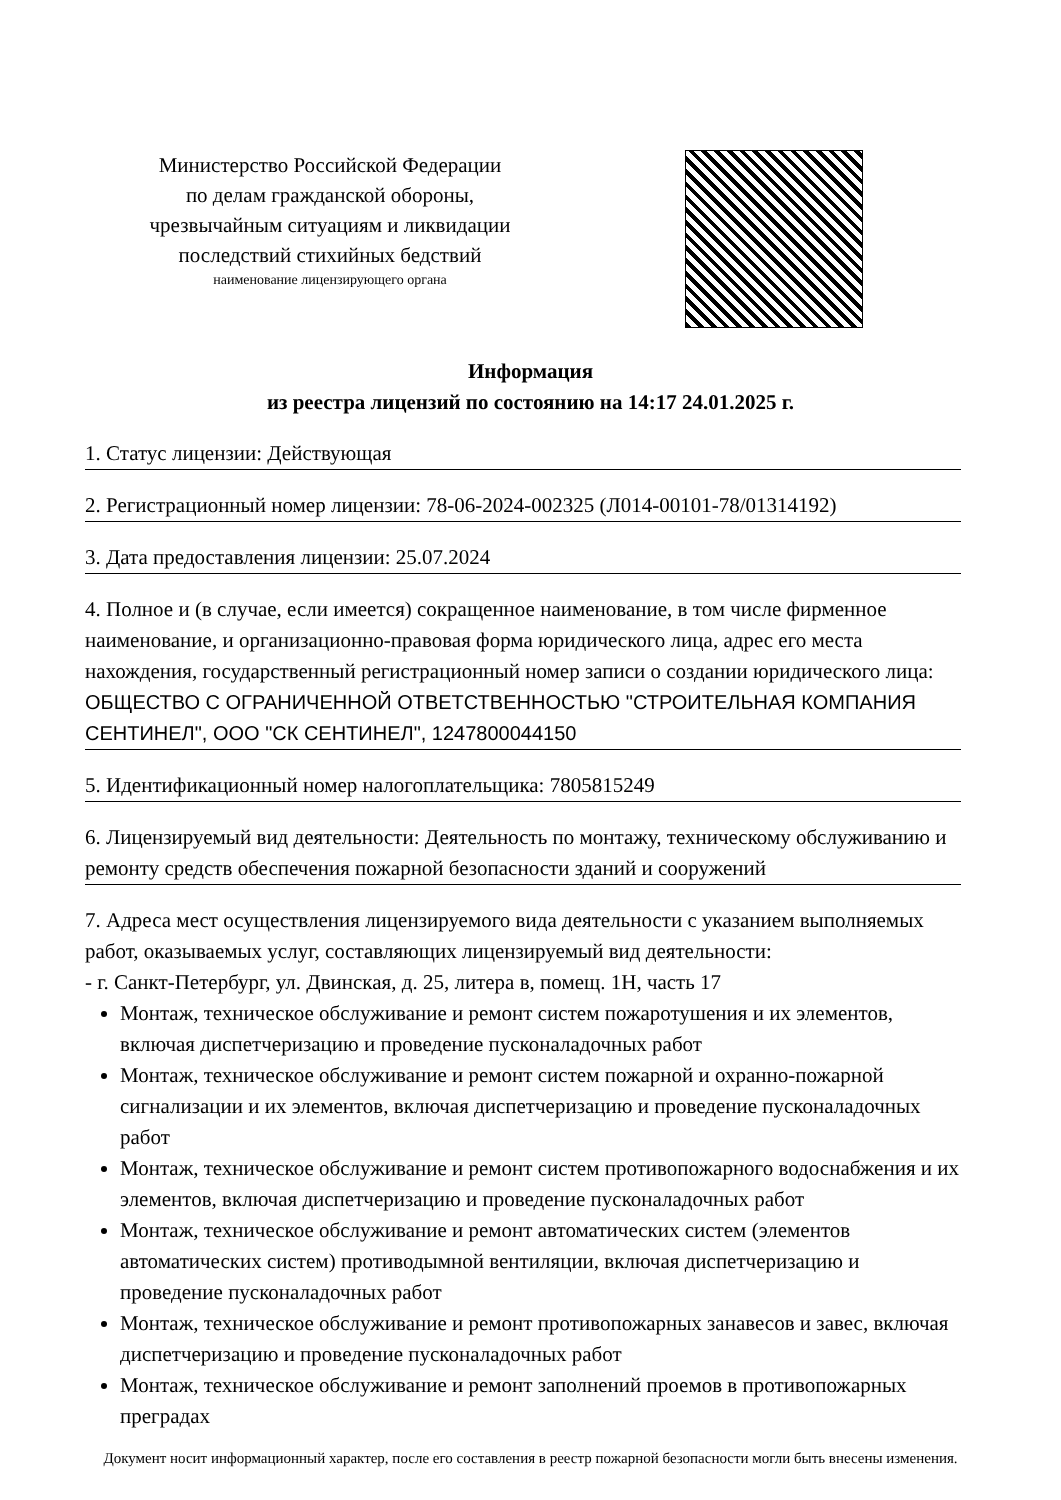Министерство Российской Федерации
по делам гражданской обороны,
чрезвычайным ситуациям и ликвидации
последствий стихийных бедствий
наименование лицензирующего органа
Информация
из реестра лицензий по состоянию на 14:17 24.01.2025 г.
1. Статус лицензии: Действующая
2. Регистрационный номер лицензии: 78-06-2024-002325 (Л014-00101-78/01314192)
3. Дата предоставления лицензии: 25.07.2024
4. Полное и (в случае, если имеется) сокращенное наименование, в том числе фирменное наименование, и организационно-правовая форма юридического лица, адрес его места нахождения, государственный регистрационный номер записи о создании юридического лица: ОБЩЕСТВО С ОГРАНИЧЕННОЙ ОТВЕТСТВЕННОСТЬЮ "СТРОИТЕЛЬНАЯ КОМПАНИЯ СЕНТИНЕЛ", ООО "СК СЕНТИНЕЛ", 1247800044150
5. Идентификационный номер налогоплательщика: 7805815249
6. Лицензируемый вид деятельности: Деятельность по монтажу, техническому обслуживанию и ремонту средств обеспечения пожарной безопасности зданий и сооружений
7. Адреса мест осуществления лицензируемого вида деятельности с указанием выполняемых работ, оказываемых услуг, составляющих лицензируемый вид деятельности:
- г. Санкт-Петербург, ул. Двинская, д. 25, литера в, помещ. 1Н, часть 17
Монтаж, техническое обслуживание и ремонт систем пожаротушения и их элементов, включая диспетчеризацию и проведение пусконаладочных работ
Монтаж, техническое обслуживание и ремонт систем пожарной и охранно-пожарной сигнализации и их элементов, включая диспетчеризацию и проведение пусконаладочных работ
Монтаж, техническое обслуживание и ремонт систем противопожарного водоснабжения и их элементов, включая диспетчеризацию и проведение пусконаладочных работ
Монтаж, техническое обслуживание и ремонт автоматических систем (элементов автоматических систем) противодымной вентиляции, включая диспетчеризацию и проведение пусконаладочных работ
Монтаж, техническое обслуживание и ремонт противопожарных занавесов и завес, включая диспетчеризацию и проведение пусконаладочных работ
Монтаж, техническое обслуживание и ремонт заполнений проемов в противопожарных преградах
Документ носит информационный характер, после его составления в реестр пожарной безопасности могли быть внесены изменения.